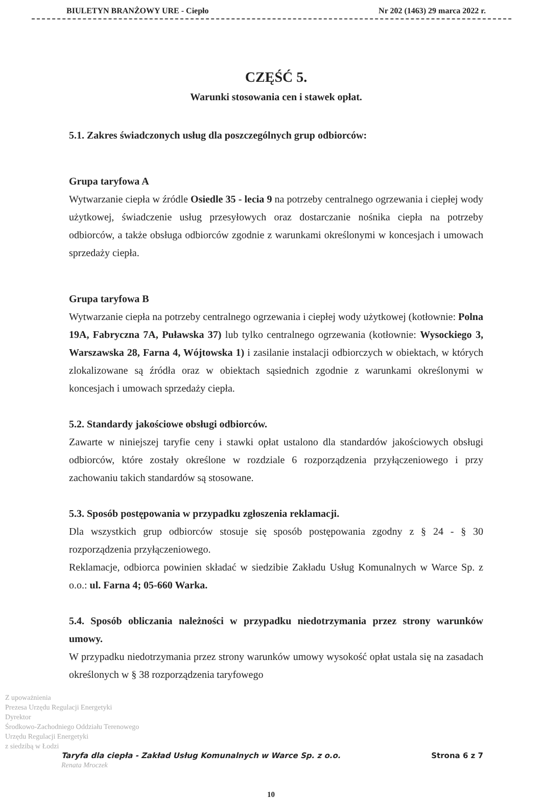BIULETYN BRANŻOWY URE - Ciepło Nr 202 (1463) 29 marca 2022 r.
CZĘŚĆ 5.
Warunki stosowania cen i stawek opłat.
5.1. Zakres świadczonych usług dla poszczególnych grup odbiorców:
Grupa taryfowa A
Wytwarzanie ciepła w źródle Osiedle 35 - lecia 9 na potrzeby centralnego ogrzewania i ciepłej wody użytkowej, świadczenie usług przesyłowych oraz dostarczanie nośnika ciepła na potrzeby odbiorców, a także obsługa odbiorców zgodnie z warunkami określonymi w koncesjach i umowach sprzedaży ciepła.
Grupa taryfowa B
Wytwarzanie ciepła na potrzeby centralnego ogrzewania i ciepłej wody użytkowej (kotłownie: Polna 19A, Fabryczna 7A, Puławska 37) lub tylko centralnego ogrzewania (kotłownie: Wysockiego 3, Warszawska 28, Farna 4, Wójtowska 1) i zasilanie instalacji odbiorczych w obiektach, w których zlokalizowane są źródła oraz w obiektach sąsiednich zgodnie z warunkami określonymi w koncesjach i umowach sprzedaży ciepła.
5.2. Standardy jakościowe obsługi odbiorców.
Zawarte w niniejszej taryfie ceny i stawki opłat ustalono dla standardów jakościowych obsługi odbiorców, które zostały określone w rozdziale 6 rozporządzenia przyłączeniowego i przy zachowaniu takich standardów są stosowane.
5.3. Sposób postępowania w przypadku zgłoszenia reklamacji.
Dla wszystkich grup odbiorców stosuje się sposób postępowania zgodny z § 24 - § 30 rozporządzenia przyłączeniowego.
Reklamacje, odbiorca powinien składać w siedzibie Zakładu Usług Komunalnych w Warce Sp. z o.o.: ul. Farna 4; 05-660 Warka.
5.4. Sposób obliczania należności w przypadku niedotrzymania przez strony warunków umowy.
W przypadku niedotrzymania przez strony warunków umowy wysokość opłat ustala się na zasadach określonych w § 38 rozporządzenia taryfowego
Z upoważnienia
Prezesa Urzędu Regulacji Energetyki
Dyrektor
Środkowo-Zachodniego Oddziału Terenowego
Urzędu Regulacji Energetyki
z siedzibą w Łodzi
Taryfa dla ciepła - Zakład Usług Komunalnych w Warce Sp. z o.o. Strona 6 z 7
Renata Mroczek
10